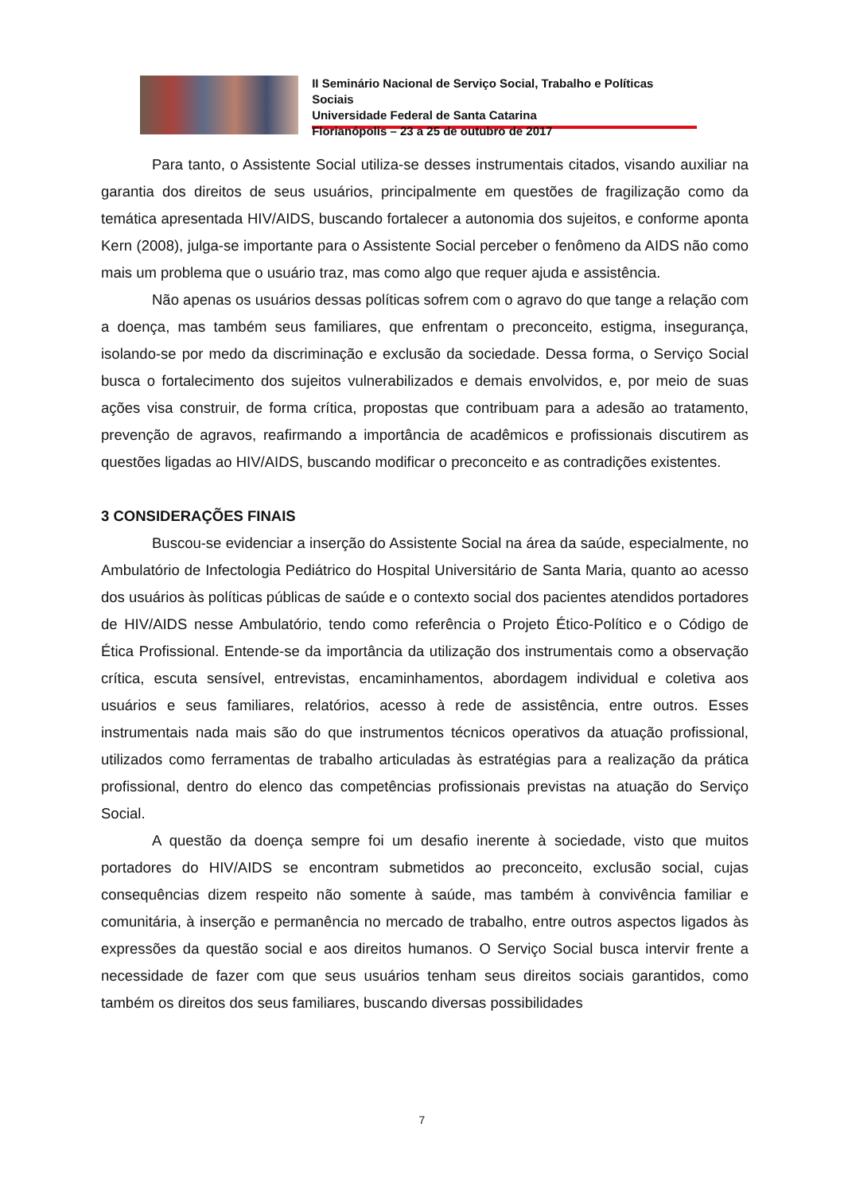II Seminário Nacional de Serviço Social, Trabalho e Políticas Sociais
Universidade Federal de Santa Catarina
Florianópolis – 23 a 25 de outubro de 2017
Para tanto, o Assistente Social utiliza-se desses instrumentais citados, visando auxiliar na garantia dos direitos de seus usuários, principalmente em questões de fragilização como da temática apresentada HIV/AIDS, buscando fortalecer a autonomia dos sujeitos, e conforme aponta Kern (2008), julga-se importante para o Assistente Social perceber o fenômeno da AIDS não como mais um problema que o usuário traz, mas como algo que requer ajuda e assistência.
Não apenas os usuários dessas políticas sofrem com o agravo do que tange a relação com a doença, mas também seus familiares, que enfrentam o preconceito, estigma, insegurança, isolando-se por medo da discriminação e exclusão da sociedade. Dessa forma, o Serviço Social busca o fortalecimento dos sujeitos vulnerabilizados e demais envolvidos, e, por meio de suas ações visa construir, de forma crítica, propostas que contribuam para a adesão ao tratamento, prevenção de agravos, reafirmando a importância de acadêmicos e profissionais discutirem as questões ligadas ao HIV/AIDS, buscando modificar o preconceito e as contradições existentes.
3 CONSIDERAÇÕES FINAIS
Buscou-se evidenciar a inserção do Assistente Social na área da saúde, especialmente, no Ambulatório de Infectologia Pediátrico do Hospital Universitário de Santa Maria, quanto ao acesso dos usuários às políticas públicas de saúde e o contexto social dos pacientes atendidos portadores de HIV/AIDS nesse Ambulatório, tendo como referência o Projeto Ético-Político e o Código de Ética Profissional. Entende-se da importância da utilização dos instrumentais como a observação crítica, escuta sensível, entrevistas, encaminhamentos, abordagem individual e coletiva aos usuários e seus familiares, relatórios, acesso à rede de assistência, entre outros. Esses instrumentais nada mais são do que instrumentos técnicos operativos da atuação profissional, utilizados como ferramentas de trabalho articuladas às estratégias para a realização da prática profissional, dentro do elenco das competências profissionais previstas na atuação do Serviço Social.
A questão da doença sempre foi um desafio inerente à sociedade, visto que muitos portadores do HIV/AIDS se encontram submetidos ao preconceito, exclusão social, cujas consequências dizem respeito não somente à saúde, mas também à convivência familiar e comunitária, à inserção e permanência no mercado de trabalho, entre outros aspectos ligados às expressões da questão social e aos direitos humanos. O Serviço Social busca intervir frente a necessidade de fazer com que seus usuários tenham seus direitos sociais garantidos, como também os direitos dos seus familiares, buscando diversas possibilidades
7